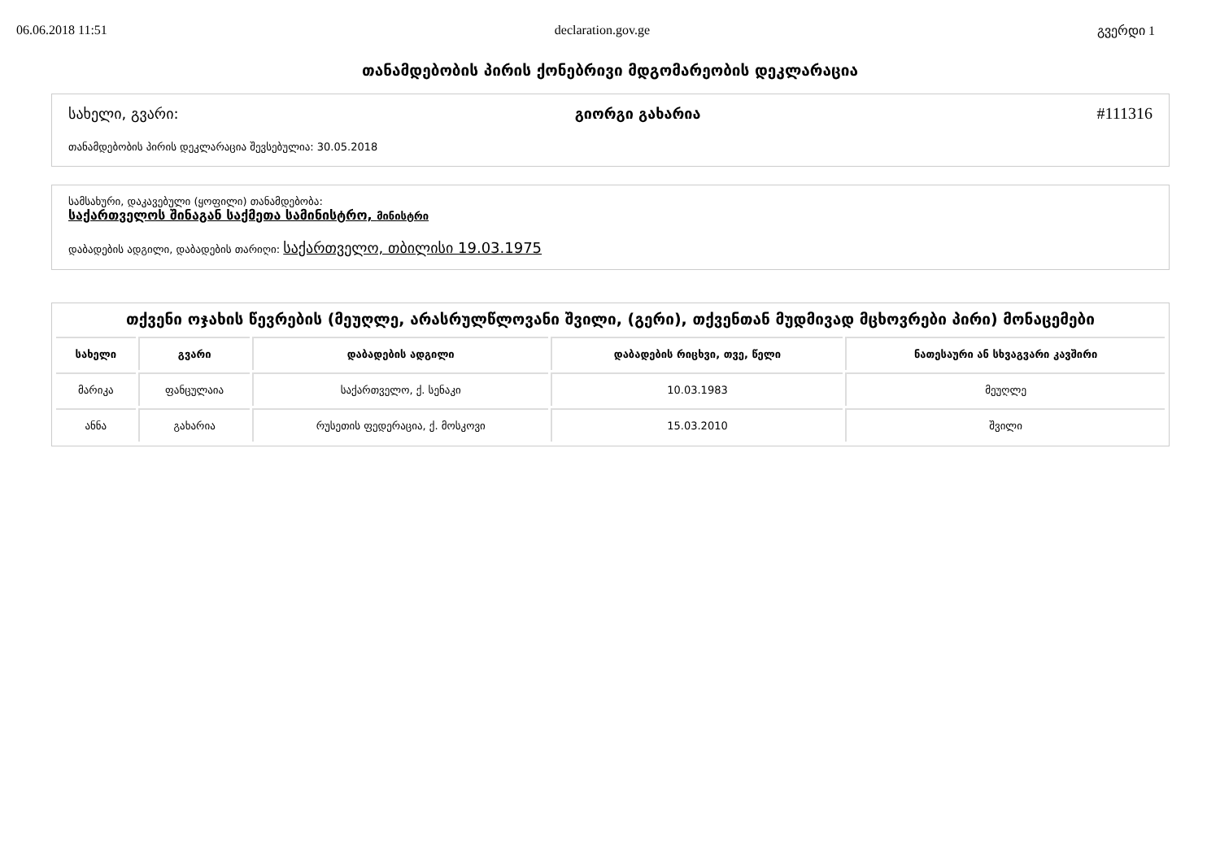06.06.2018 11:51 declaration.gov.ge გვერდი 1
თანამდებობის პირის ქონებრივი მდგომარეობის დეკლარაცია
სახელი, გვარი: გიორგი გახარია #111316
თანამდებობის პირის დეკლარაცია შევსებულია: 30.05.2018
სამსახური, დაკავებული (ყოფილი) თანამდებობა:
საქართველოს შინაგან საქმეთა სამინისტრო, მინისტრი
დაბადების ადგილი, დაბადების თარიღი: საქართველო, თბილისი 19.03.1975
თქვენი ოჯახის წევრების (მეუღლე, არასრულწლოვანი შვილი, (გერი), თქვენთან მუდმივად მცხოვრები პირი) მონაცემები
| სახელი | გვარი | დაბადების ადგილი | დაბადების რიცხვი, თვე, წელი | ნათესაური ან სხვაგვარი კავშირი |
| --- | --- | --- | --- | --- |
| მარიკა | ფანცულაია | საქართველო, ქ. სენაკი | 10.03.1983 | მეუღლე |
| ანნა | გახარია | რუსეთის ფედერაცია, ქ. მოსკოვი | 15.03.2010 | შვილი |